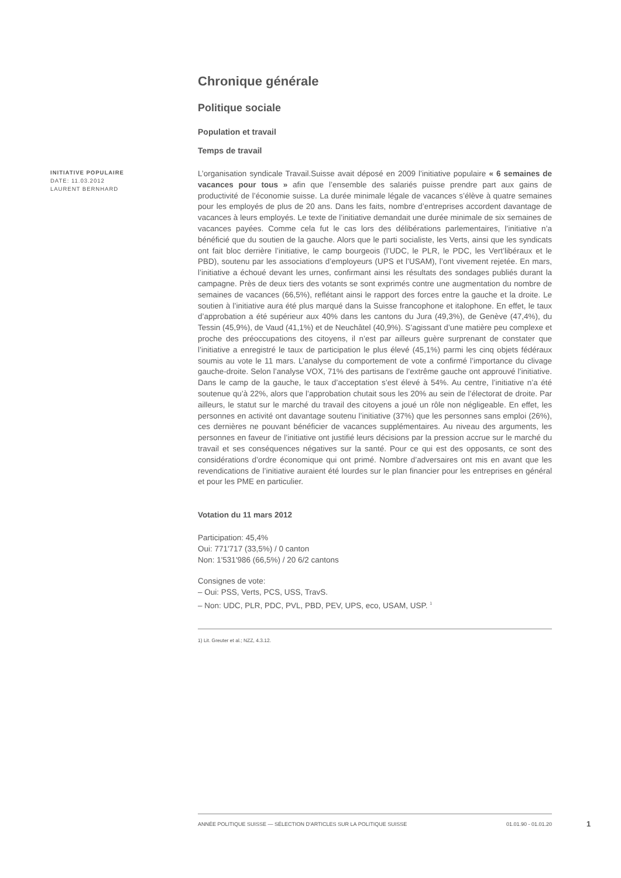Chronique générale
Politique sociale
Population et travail
Temps de travail
INITIATIVE POPULAIRE
DATE: 11.03.2012
LAURENT BERNHARD
L’organisation syndicale Travail.Suisse avait déposé en 2009 l’initiative populaire « 6 semaines de vacances pour tous » afin que l’ensemble des salariés puisse prendre part aux gains de productivité de l’économie suisse. La durée minimale légale de vacances s’élève à quatre semaines pour les employés de plus de 20 ans. Dans les faits, nombre d’entreprises accordent davantage de vacances à leurs employés. Le texte de l’initiative demandait une durée minimale de six semaines de vacances payées. Comme cela fut le cas lors des délibérations parlementaires, l’initiative n’a bénéficié que du soutien de la gauche. Alors que le parti socialiste, les Verts, ainsi que les syndicats ont fait bloc derrière l’initiative, le camp bourgeois (l’UDC, le PLR, le PDC, les Vert’libéraux et le PBD), soutenu par les associations d’employeurs (UPS et l’USAM), l’ont vivement rejetée. En mars, l’initiative a échoué devant les urnes, confirmant ainsi les résultats des sondages publiés durant la campagne. Près de deux tiers des votants se sont exprimés contre une augmentation du nombre de semaines de vacances (66,5%), reflétant ainsi le rapport des forces entre la gauche et la droite. Le soutien à l’initiative aura été plus marqué dans la Suisse francophone et italophone. En effet, le taux d’approbation a été supérieur aux 40% dans les cantons du Jura (49,3%), de Genève (47,4%), du Tessin (45,9%), de Vaud (41,1%) et de Neuchâtel (40,9%). S’agissant d’une matière peu complexe et proche des préoccupations des citoyens, il n’est par ailleurs guère surprenant de constater que l’initiative a enregistré le taux de participation le plus élevé (45,1%) parmi les cinq objets fédéraux soumis au vote le 11 mars. L’analyse du comportement de vote a confirmé l’importance du clivage gauche-droite. Selon l’analyse VOX, 71% des partisans de l’extrême gauche ont approuvé l’initiative. Dans le camp de la gauche, le taux d’acceptation s’est élevé à 54%. Au centre, l’initiative n’a été soutenue qu’à 22%, alors que l’approbation chutait sous les 20% au sein de l’électorat de droite. Par ailleurs, le statut sur le marché du travail des citoyens a joué un rôle non négligeable. En effet, les personnes en activité ont davantage soutenu l’initiative (37%) que les personnes sans emploi (26%), ces dernières ne pouvant bénéficier de vacances supplémentaires. Au niveau des arguments, les personnes en faveur de l’initiative ont justifié leurs décisions par la pression accrue sur le marché du travail et ses conséquences négatives sur la santé. Pour ce qui est des opposants, ce sont des considérations d’ordre économique qui ont primé. Nombre d’adversaires ont mis en avant que les revendications de l’initiative auraient été lourdes sur le plan financier pour les entreprises en général et pour les PME en particulier.
Votation du 11 mars 2012
Participation: 45,4%
Oui: 771'717 (33,5%) / 0 canton
Non: 1'531'986 (66,5%) / 20 6/2 cantons
Consignes de vote:
– Oui: PSS, Verts, PCS, USS, TravS.
– Non: UDC, PLR, PDC, PVL, PBD, PEV, UPS, eco, USAM, USP. <sup>1</sup>
1) Lit. Greuter et al.; NZZ, 4.3.12.
ANNÉE POLITIQUE SUISSE — SÉLECTION D'ARTICLES SUR LA POLITIQUE SUISSE 01.01.90 - 01.01.20
1